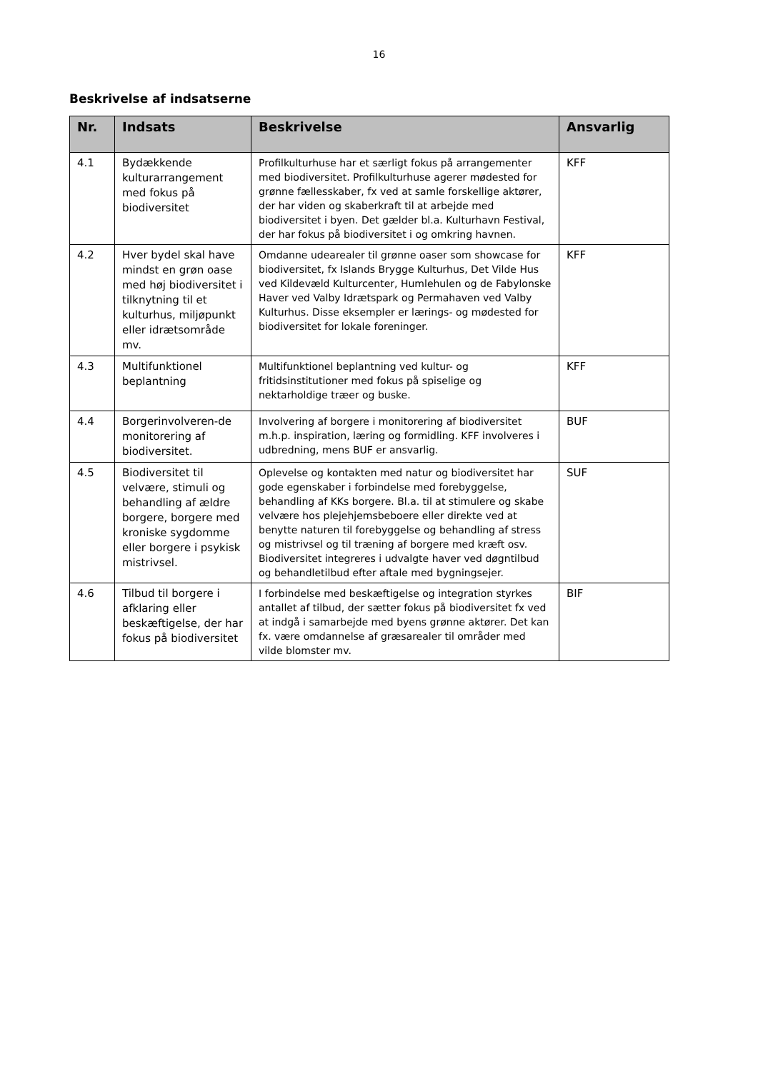16
Beskrivelse af indsatserne
| Nr. | Indsats | Beskrivelse | Ansvarlig |
| --- | --- | --- | --- |
| 4.1 | Bydækkende kulturarrangement med fokus på biodiversitet | Profilkulturhuse har et særligt fokus på arrangementer med biodiversitet. Profilkulturhuse agerer mødested for grønne fællesskaber, fx ved at samle forskellige aktører, der har viden og skaberkraft til at arbejde med biodiversitet i byen. Det gælder bl.a. Kulturhavn Festival, der har fokus på biodiversitet i og omkring havnen. | KFF |
| 4.2 | Hver bydel skal have mindst en grøn oase med høj biodiversitet i tilknytning til et kulturhus, miljøpunkt eller idrætsområde mv. | Omdanne udearealer til grønne oaser som showcase for biodiversitet, fx Islands Brygge Kulturhus, Det Vilde Hus ved Kildevæld Kulturcenter, Humlehulen og de Fabylonske Haver ved Valby Idrætspark og Permahaven ved Valby Kulturhus. Disse eksempler er lærings- og mødested for biodiversitet for lokale foreninger. | KFF |
| 4.3 | Multifunktionel beplantning | Multifunktionel beplantning ved kultur- og fritidsinstitutioner med fokus på spiselige og nektarholdige træer og buske. | KFF |
| 4.4 | Borgerinvolveren-de monitorering af biodiversitet. | Involvering af borgere i monitorering af biodiversitet m.h.p. inspiration, læring og formidling. KFF involveres i udbredning, mens BUF er ansvarlig. | BUF |
| 4.5 | Biodiversitet til velvære, stimuli og behandling af ældre borgere, borgere med kroniske sygdomme eller borgere i psykisk mistrivsel. | Oplevelse og kontakten med natur og biodiversitet har gode egenskaber i forbindelse med forebyggelse, behandling af KKs borgere. Bl.a. til at stimulere og skabe velvære hos plejehjemsbeboere eller direkte ved at benytte naturen til forebyggelse og behandling af stress og mistrivsel og til træning af borgere med kræft osv. Biodiversitet integreres i udvalgte haver ved døgntilbud og behandletilbud efter aftale med bygningsejer. | SUF |
| 4.6 | Tilbud til borgere i afklaring eller beskæftigelse, der har fokus på biodiversitet | I forbindelse med beskæftigelse og integration styrkes antallet af tilbud, der sætter fokus på biodiversitet fx ved at indgå i samarbejde med byens grønne aktører. Det kan fx. være omdannelse af græsarealer til områder med vilde blomster mv. | BIF |